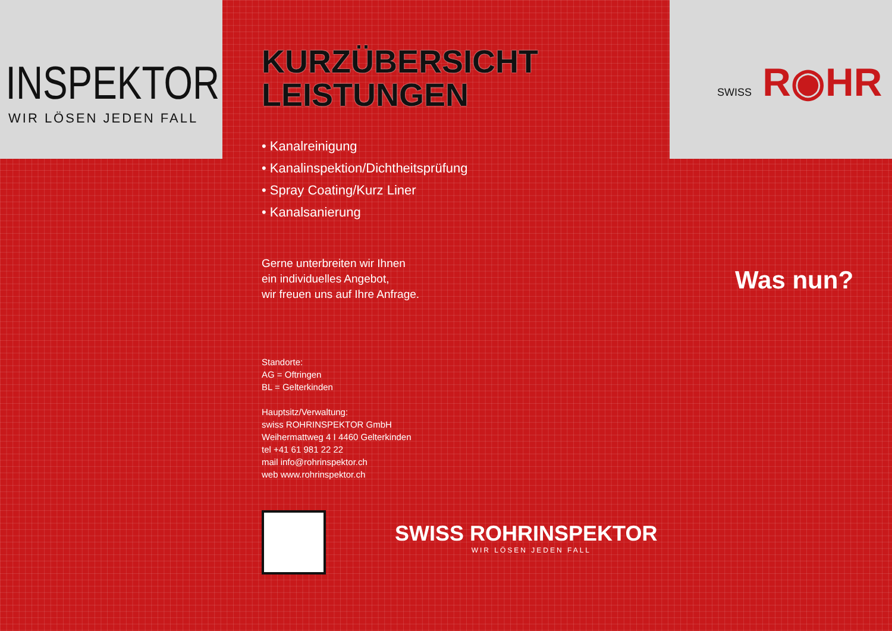INSPEKTOR
WIR LÖSEN JEDEN FALL
KURZÜBERSICHT
LEISTUNGEN
• Kanalreinigung
• Kanalinspektion/Dichtheitsprüfung
• Spray Coating/Kurz Liner
• Kanalsanierung
Gerne unterbreiten wir Ihnen
ein individuelles Angebot,
wir freuen uns auf Ihre Anfrage.
Standorte:
AG = Oftringen
BL = Gelterkinden
Hauptsitz/Verwaltung:
swiss ROHRINSPEKTOR GmbH
Weihermattweg 4 I 4460 Gelterkinden
tel +41 61 981 22 22
mail info@rohrinspektor.ch
web www.rohrinspektor.ch
SWISS ROHRINSPEKTOR
WIR LÖSEN JEDEN FALL
SWISS R◉HR
Was nun?